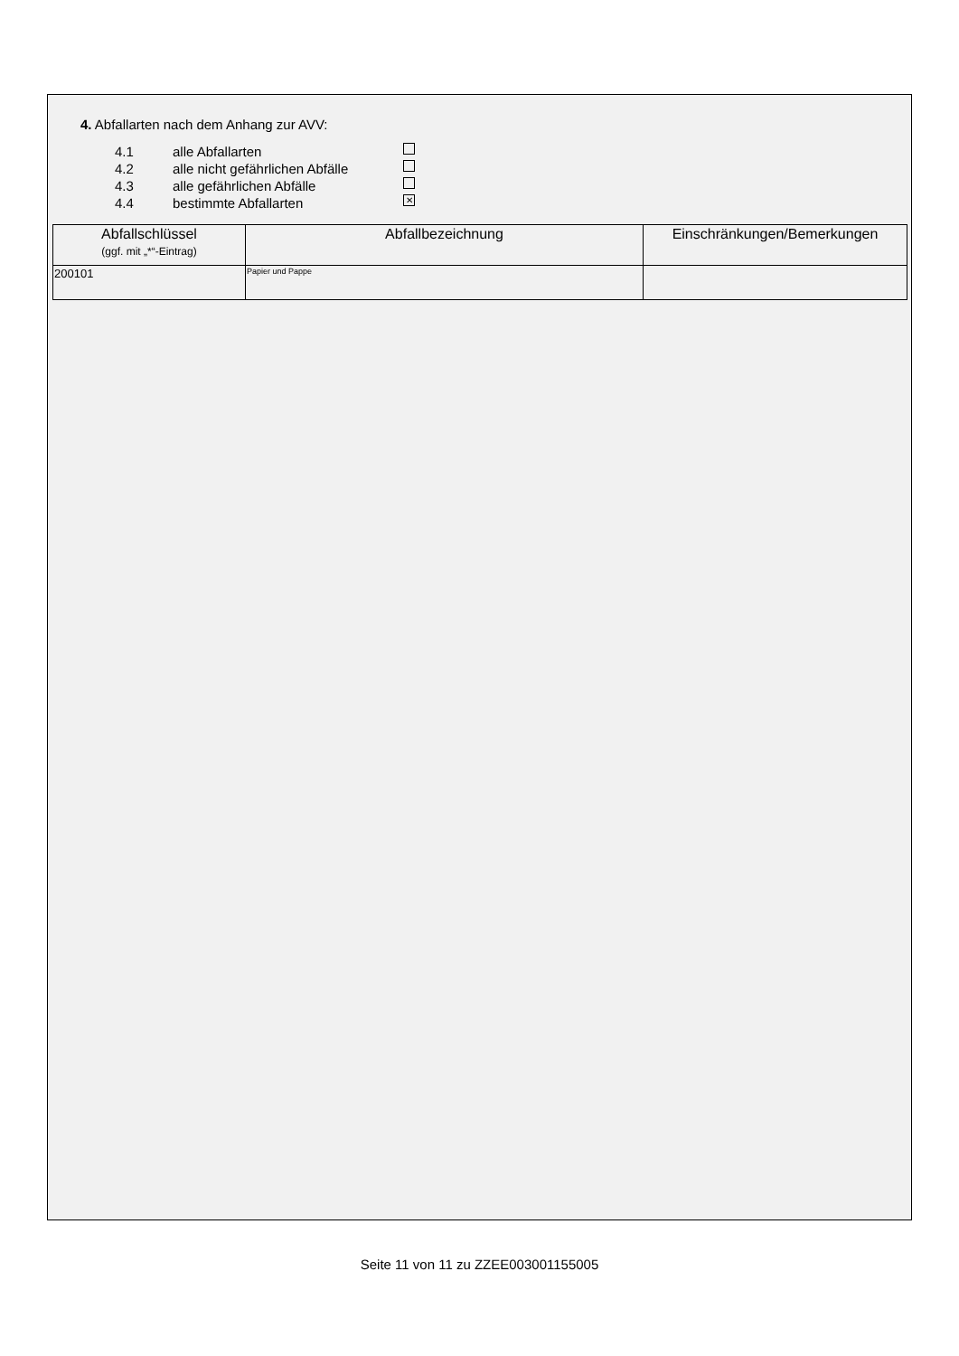4. Abfallarten nach dem Anhang zur AVV:
4.1 alle Abfallarten
4.2 alle nicht gefährlichen Abfälle
4.3 alle gefährlichen Abfälle
4.4 bestimmte Abfallarten ✕
| Abfallschlüssel (ggf. mit „*“-Eintrag) | Abfallbezeichnung | Einschränkungen/Bemerkungen |
| --- | --- | --- |
| 200101 | Papier und Pappe | |
Seite 11 von 11 zu ZZEE003001155005